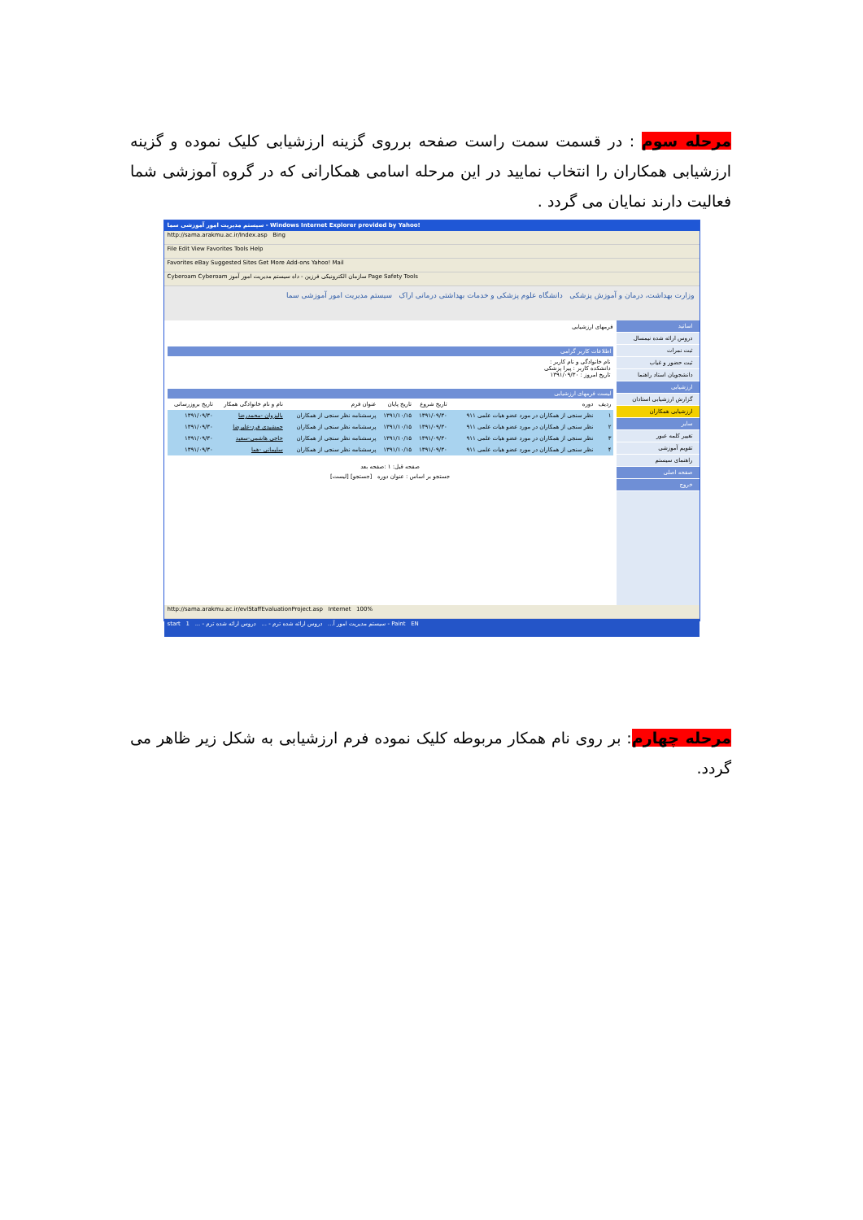مرحله سوم : در قسمت سمت راست صفحه برروی گزینه ارزشیابی کلیک نموده و گزینه ارزشیابی همکاران را انتخاب نمایید در این مرحله اسامی همکارانی که در گروه آموزشی شما فعالیت دارند نمایان می گردد .
سیستم مدیریت امور آموزشی سما - Windows Internet Explorer provided by Yahoo!
http://sama.arakmu.ac.ir/Index.asp Bing
File Edit View Favorites Tools Help
Favorites eBay Suggested Sites Get More Add-ons Yahoo! Mail
Cyberoam Cyberoam سازمان الکترونیکی فرزین - داه سیستم مدیریت امور آموز Page Safety Tools
وزارت بهداشت، درمان و آموزش پزشکی دانشگاه علوم پزشکی و خدمات بهداشتی درمانی اراک سیستم مدیریت امور آموزشی سما
اساتید
دروس ارائه شده نیمسال
ثبت نمرات
ثبت حضور و غیاب
دانشجویان استاد راهنما
ارزشیابی
گزارش ارزشیابی استادان
ارزشیابی همکاران
سایر
تغییر کلمه عبور
تقویم آموزشی
راهنمای سیستم
صفحه اصلی
خروج
فرمهای ارزشیابی
اطلاعات کاربر گرامی
نام خانوادگی و نام کاربر :
دانشکده کاربر : پیرا پزشکی
تاریخ امروز : ۱۳۹۱/۰۹/۳۰
لیست فرمهای ارزشیابی
| ردیف | دوره | تاریخ شروع | تاریخ پایان | عنوان فرم | نام و نام خانوادگی همکار | تاریخ بروزرسانی |
| --- | --- | --- | --- | --- | --- | --- |
| ۱ | نظر سنجی از همکاران در مورد عضو هیات علمی ۹۱۱ | ۱۳۹۱/۰۹/۳۰ | ۱۳۹۱/۱۰/۱۵ | پرسشنامه نظر سنجی از همکاران | بالیزوان -محمدرضا | ۱۳۹۱/۰۹/۳۰ |
| ۲ | نظر سنجی از همکاران در مورد عضو هیات علمی ۹۱۱ | ۱۳۹۱/۰۹/۳۰ | ۱۳۹۱/۱۰/۱۵ | پرسشنامه نظر سنجی از همکاران | جمشیدی فرد-علیرضا | ۱۳۹۱/۰۹/۳۰ |
| ۳ | نظر سنجی از همکاران در مورد عضو هیات علمی ۹۱۱ | ۱۳۹۱/۰۹/۳۰ | ۱۳۹۱/۱۰/۱۵ | پرسشنامه نظر سنجی از همکاران | حاجی هاشمی-سعید | ۱۳۹۱/۰۹/۳۰ |
| ۴ | نظر سنجی از همکاران در مورد عضو هیات علمی ۹۱۱ | ۱۳۹۱/۰۹/۳۰ | ۱۳۹۱/۱۰/۱۵ | پرسشنامه نظر سنجی از همکاران | سلیمانی -هما | ۱۳۹۱/۰۹/۳۰ |
صفحه قبل: ۱ :صفحه بعد
جستجو بر اساس : عنوان دوره [جستجو] [لیست]
http://sama.arakmu.ac.ir/evlStaffEvaluationProject.asp Internet 100%
start سیستم مدیریت امور آ... دروس ارائه شده ترم - ... دروس ارائه شده ترم - ... 1 - Paint EN
مرحله چهارم: بر روی نام همکار مربوطه کلیک نموده فرم ارزشیابی به شکل زیر ظاهر می گردد.